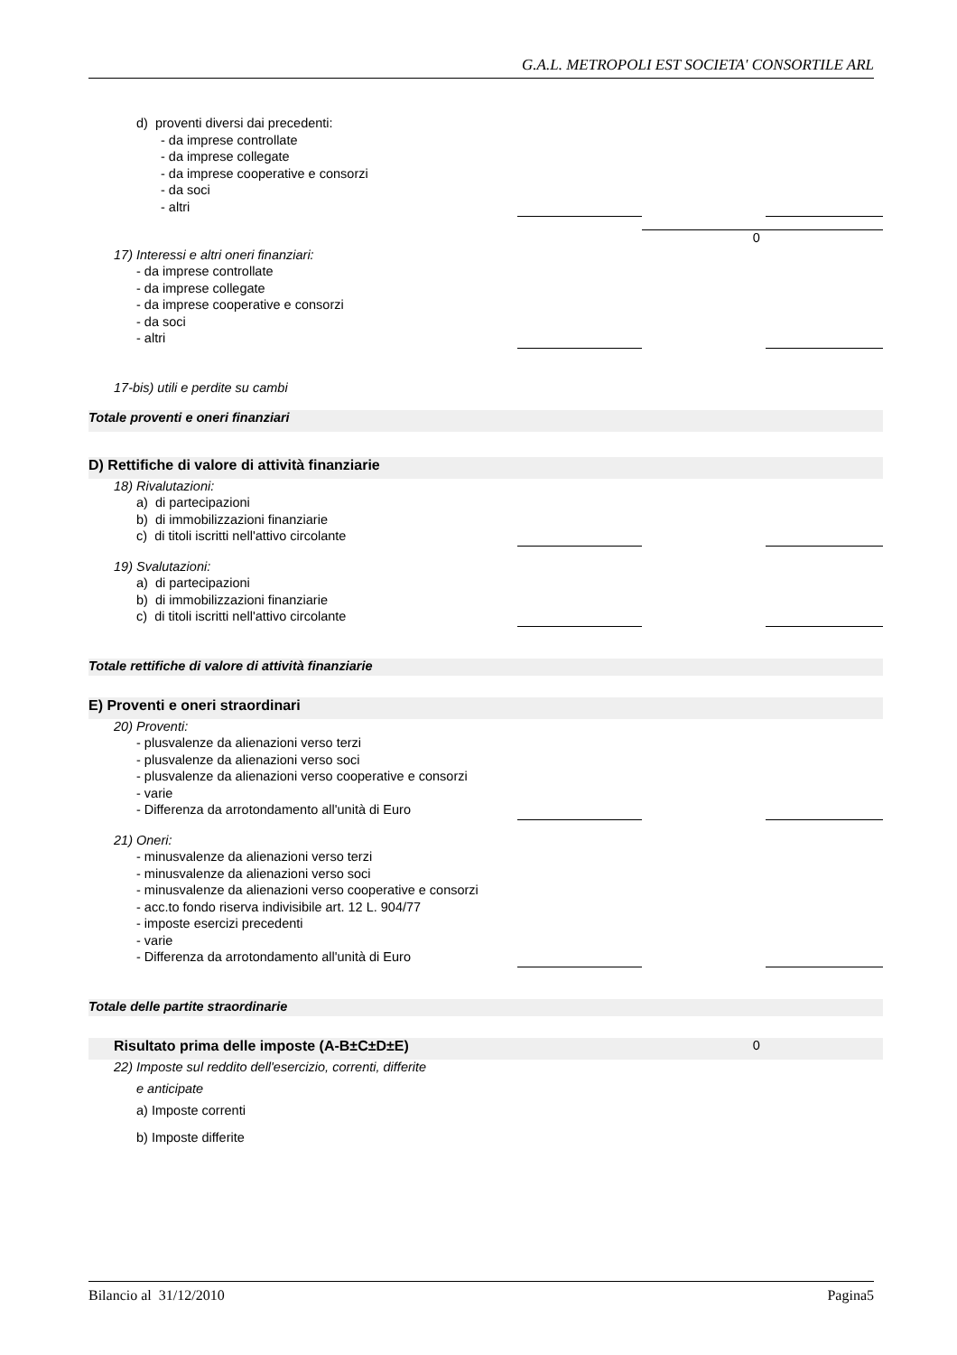G.A.L. METROPOLI EST SOCIETA' CONSORTILE ARL
| d) proventi diversi dai precedenti: | | | |
| - da imprese controllate | | | |
| - da imprese collegate | | | |
| - da imprese cooperative e consorzi | | | |
| - da soci | | | |
| - altri | | | |
| | | 0 | |
| 17) Interessi e altri oneri finanziari: | | | |
| - da imprese controllate | | | |
| - da imprese collegate | | | |
| - da imprese cooperative e consorzi | | | |
| - da soci | | | |
| - altri | | | |
| 17-bis) utili e perdite su cambi | | | |
| Totale proventi e oneri finanziari | | | |
| D) Rettifiche di valore di attività finanziarie | | | |
| 18) Rivalutazioni: | | | |
| a) di partecipazioni | | | |
| b) di immobilizzazioni finanziarie | | | |
| c) di titoli iscritti nell'attivo circolante | | | |
| 19) Svalutazioni: | | | |
| a) di partecipazioni | | | |
| b) di immobilizzazioni finanziarie | | | |
| c) di titoli iscritti nell'attivo circolante | | | |
| Totale rettifiche di valore di attività finanziarie | | | |
| E) Proventi e oneri straordinari | | | |
| 20) Proventi: | | | |
| - plusvalenze da alienazioni verso terzi | | | |
| - plusvalenze da alienazioni verso soci | | | |
| - plusvalenze da alienazioni verso cooperative e consorzi | | | |
| - varie | | | |
| - Differenza da arrotondamento all'unità di Euro | | | |
| 21) Oneri: | | | |
| - minusvalenze da alienazioni verso terzi | | | |
| - minusvalenze da alienazioni verso soci | | | |
| - minusvalenze da alienazioni verso cooperative e consorzi | | | |
| - acc.to fondo riserva indivisibile art. 12 L. 904/77 | | | |
| - imposte esercizi precedenti | | | |
| - varie | | | |
| - Differenza da arrotondamento all'unità di Euro | | | |
| Totale delle partite straordinarie | | | |
| Risultato prima delle imposte (A-B±C±D±E) | | 0 | |
| 22) Imposte sul reddito dell'esercizio, correnti, differite | | | |
| e anticipate | | | |
| a) Imposte correnti | | | |
| b) Imposte differite | | | |
Bilancio al 31/12/2010 Pagina5